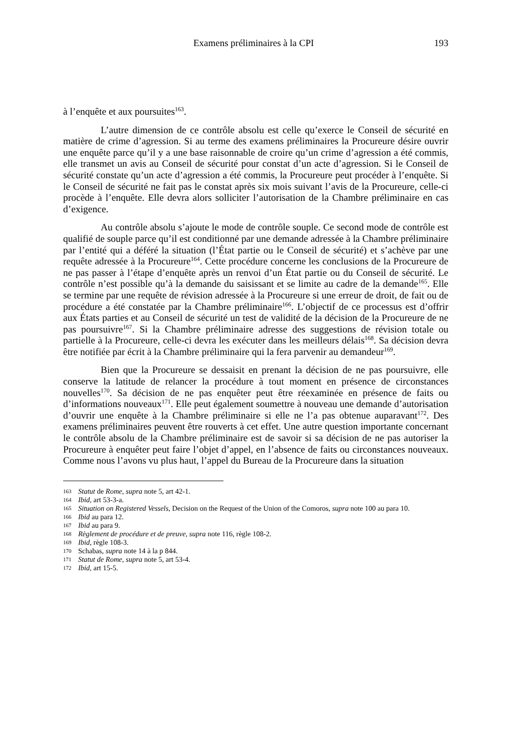Examens préliminaires à la CPI 193
à l’enquête et aux poursuites<sup>163</sup>.
L’autre dimension de ce contrôle absolu est celle qu’exerce le Conseil de sécurité en matière de crime d’agression. Si au terme des examens préliminaires la Procureure désire ouvrir une enquête parce qu’il y a une base raisonnable de croire qu’un crime d’agression a été commis, elle transmet un avis au Conseil de sécurité pour constat d’un acte d’agression. Si le Conseil de sécurité constate qu’un acte d’agression a été commis, la Procureure peut procéder à l’enquête. Si le Conseil de sécurité ne fait pas le constat après six mois suivant l’avis de la Procureure, celle-ci procède à l’enquête. Elle devra alors solliciter l’autorisation de la Chambre préliminaire en cas d’exigence.
Au contrôle absolu s’ajoute le mode de contrôle souple. Ce second mode de contrôle est qualifié de souple parce qu’il est conditionné par une demande adressée à la Chambre préliminaire par l’entité qui a déféré la situation (l’État partie ou le Conseil de sécurité) et s’achève par une requête adressée à la Procureure<sup>164</sup>. Cette procédure concerne les conclusions de la Procureure de ne pas passer à l’étape d’enquête après un renvoi d’un État partie ou du Conseil de sécurité. Le contrôle n’est possible qu’à la demande du saisissant et se limite au cadre de la demande<sup>165</sup>. Elle se termine par une requête de révision adressée à la Procureure si une erreur de droit, de fait ou de procédure a été constatée par la Chambre préliminaire<sup>166</sup>. L’objectif de ce processus est d’offrir aux États parties et au Conseil de sécurité un test de validité de la décision de la Procureure de ne pas poursuivre<sup>167</sup>. Si la Chambre préliminaire adresse des suggestions de révision totale ou partielle à la Procureure, celle-ci devra les exécuter dans les meilleurs délais<sup>168</sup>. Sa décision devra être notifiée par écrit à la Chambre préliminaire qui la fera parvenir au demandeur<sup>169</sup>.
Bien que la Procureure se dessaisit en prenant la décision de ne pas poursuivre, elle conserve la latitude de relancer la procédure à tout moment en présence de circonstances nouvelles<sup>170</sup>. Sa décision de ne pas enquêter peut être réexaminée en présence de faits ou d’informations nouveaux<sup>171</sup>. Elle peut également soumettre à nouveau une demande d’autorisation d’ouvrir une enquête à la Chambre préliminaire si elle ne l’a pas obtenue auparavant<sup>172</sup>. Des examens préliminaires peuvent être rouverts à cet effet. Une autre question importante concernant le contrôle absolu de la Chambre préliminaire est de savoir si sa décision de ne pas autoriser la Procureure à enquêter peut faire l’objet d’appel, en l’absence de faits ou circonstances nouveaux. Comme nous l’avons vu plus haut, l’appel du Bureau de la Procureure dans la situation
163 Statut de Rome, supra note 5, art 42-1.
164 Ibid, art 53-3-a.
165 Situation on Registered Vessels, Decision on the Request of the Union of the Comoros, supra note 100 au para 10.
166 Ibid au para 12.
167 Ibid au para 9.
168 Règlement de procédure et de preuve, supra note 116, règle 108-2.
169 Ibid, règle 108-3.
170 Schabas, supra note 14 à la p 844.
171 Statut de Rome, supra note 5, art 53-4.
172 Ibid, art 15-5.